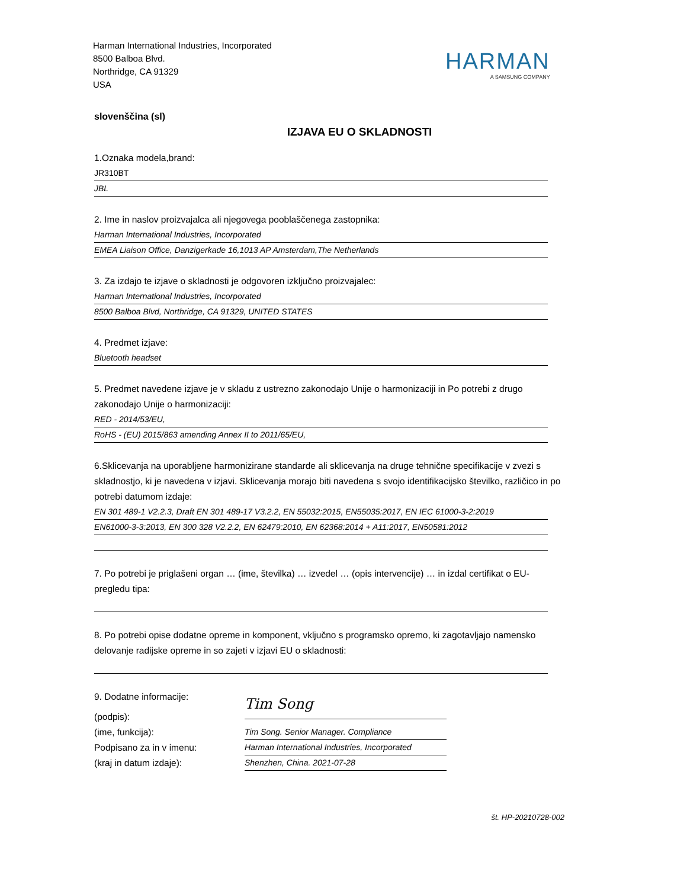Harman International Industries, Incorporated
8500 Balboa Blvd.
Northridge, CA 91329
USA
HARMAN
A SAMSUNG COMPANY
slovenščina (sl)
IZJAVA EU O SKLADNOSTI
1.Oznaka modela,brand:
JR310BT
JBL
2. Ime in naslov proizvajalca ali njegovega pooblaščenega zastopnika:
Harman International Industries, Incorporated
EMEA Liaison Office, Danzigerkade 16,1013 AP Amsterdam,The Netherlands
3. Za izdajo te izjave o skladnosti je odgovoren izključno proizvajalec:
Harman International Industries, Incorporated
8500 Balboa Blvd, Northridge, CA 91329, UNITED STATES
4. Predmet izjave:
Bluetooth headset
5. Predmet navedene izjave je v skladu z ustrezno zakonodajo Unije o harmonizaciji in Po potrebi z drugo zakonodajo Unije o harmonizaciji:
RED - 2014/53/EU,
RoHS - (EU) 2015/863 amending Annex II to 2011/65/EU,
6.Sklicevanja na uporabljene harmonizirane standarde ali sklicevanja na druge tehnične specifikacije v zvezi s skladnostjo, ki je navedena v izjavi. Sklicevanja morajo biti navedena s svojo identifikacijsko številko, različico in po potrebi datumom izdaje:
EN 301 489-1 V2.2.3, Draft EN 301 489-17 V3.2.2, EN 55032:2015, EN55035:2017, EN IEC 61000-3-2:2019
EN61000-3-3:2013, EN 300 328 V2.2.2, EN 62479:2010, EN 62368:2014 + A11:2017, EN50581:2012
7. Po potrebi je priglašeni organ … (ime, številka) … izvedel … (opis intervencije) … in izdal certifikat o EU-pregledu tipa:
8. Po potrebi opise dodatne opreme in komponent, vključno s programsko opremo, ki zagotavljajo namensko delovanje radijske opreme in so zajeti v izjavi EU o skladnosti:
9. Dodatne informacije:
(podpis):
Tim Song
(ime, funkcija):
Tim Song. Senior Manager. Compliance
Podpisano za in v imenu:
Harman International Industries, Incorporated
(kraj in datum izdaje):
Shenzhen, China. 2021-07-28
št. HP-20210728-002